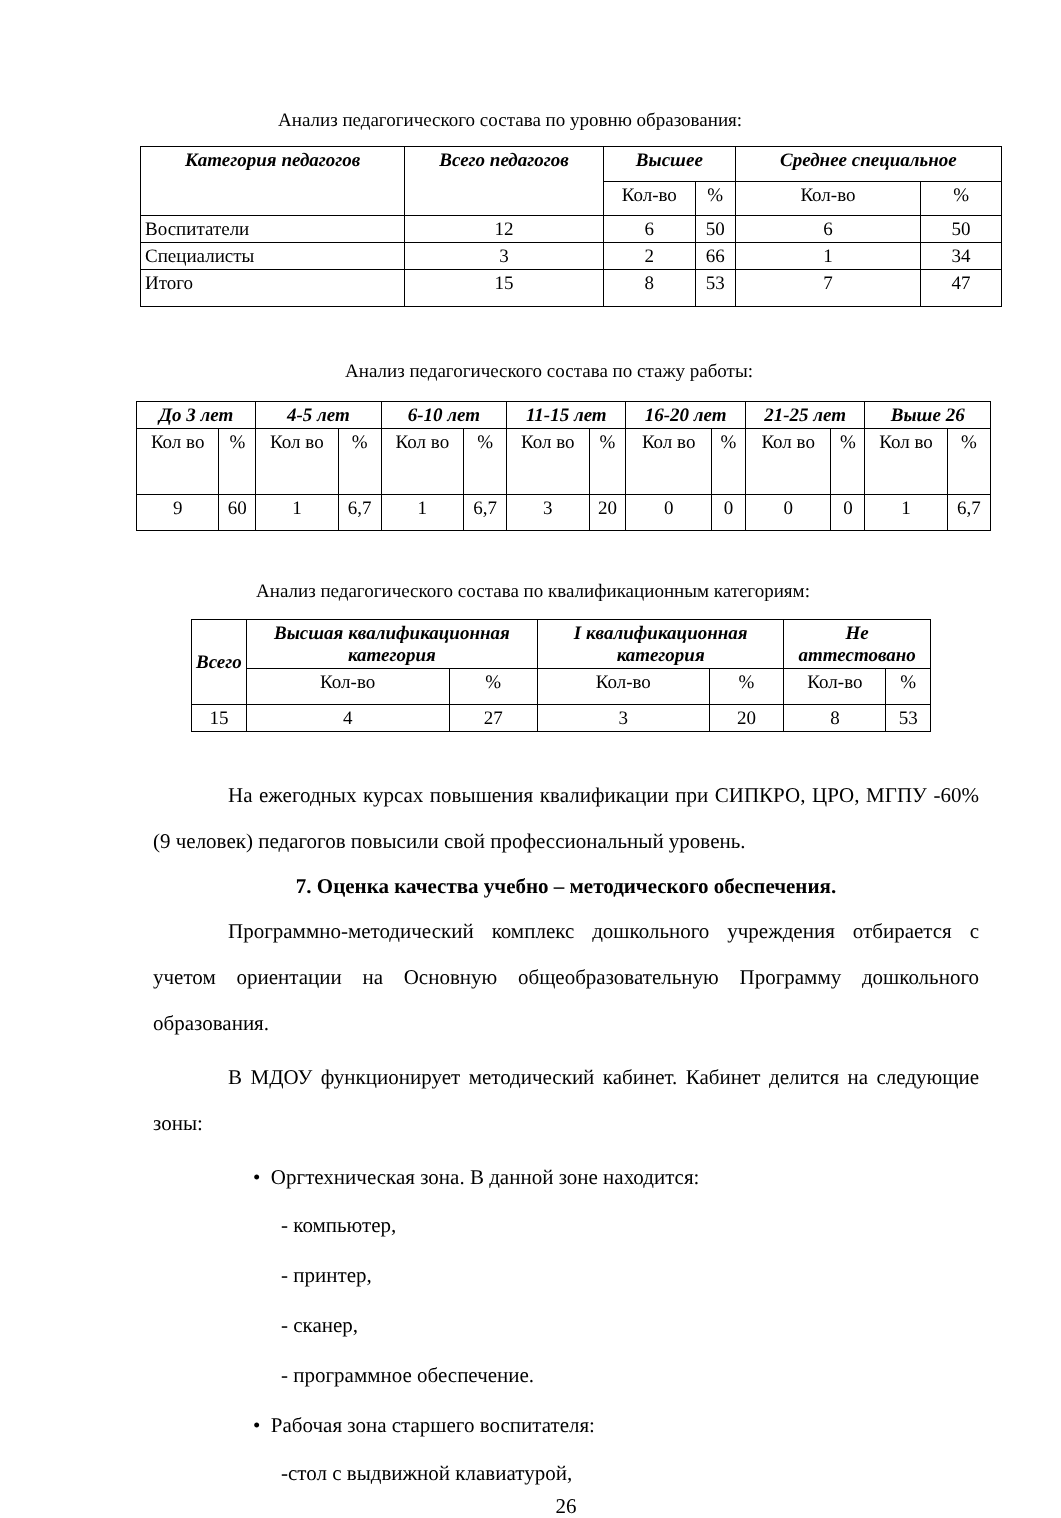Анализ педагогического состава по уровню образования:
| Категория педагогов | Всего педагогов | Высшее | | Среднее специальное | |
| --- | --- | --- | --- | --- | --- |
| | | Кол-во | % | Кол-во | % |
| Воспитатели | 12 | 6 | 50 | 6 | 50 |
| Специалисты | 3 | 2 | 66 | 1 | 34 |
| Итого | 15 | 8 | 53 | 7 | 47 |
Анализ педагогического состава по стажу работы:
| До 3 лет | | 4-5 лет | | 6-10 лет | | 11-15 лет | | 16-20 лет | | 21-25 лет | | Выше 26 | |
| --- | --- | --- | --- | --- | --- | --- | --- | --- | --- | --- | --- | --- | --- |
| Кол во | % | Кол во | % | Кол во | % | Кол во | % | Кол во | % | Кол во | % | Кол во | % |
| 9 | 60 | 1 | 6,7 | 1 | 6,7 | 3 | 20 | 0 | 0 | 0 | 0 | 1 | 6,7 |
Анализ педагогического состава по квалификационным категориям:
| Всего | Высшая квалификационная категория | | I квалификационная категория | | Не аттестовано | |
| --- | --- | --- | --- | --- | --- | --- |
| | Кол-во | % | Кол-во | % | Кол-во | % |
| 15 | 4 | 27 | 3 | 20 | 8 | 53 |
На ежегодных курсах повышения квалификации при СИПКРО, ЦРО, МГПУ -60% (9 человек) педагогов повысили свой профессиональный уровень.
7. Оценка качества учебно – методического обеспечения.
Программно-методический комплекс дошкольного учреждения отбирается с учетом ориентации на Основную общеобразовательную Программу дошкольного образования.
В МДОУ функционирует методический кабинет. Кабинет делится на следующие зоны:
• Оргтехническая зона. В данной зоне находится:
- компьютер,
- принтер,
- сканер,
- программное обеспечение.
• Рабочая зона старшего воспитателя:
-стол с выдвижной клавиатурой,
26